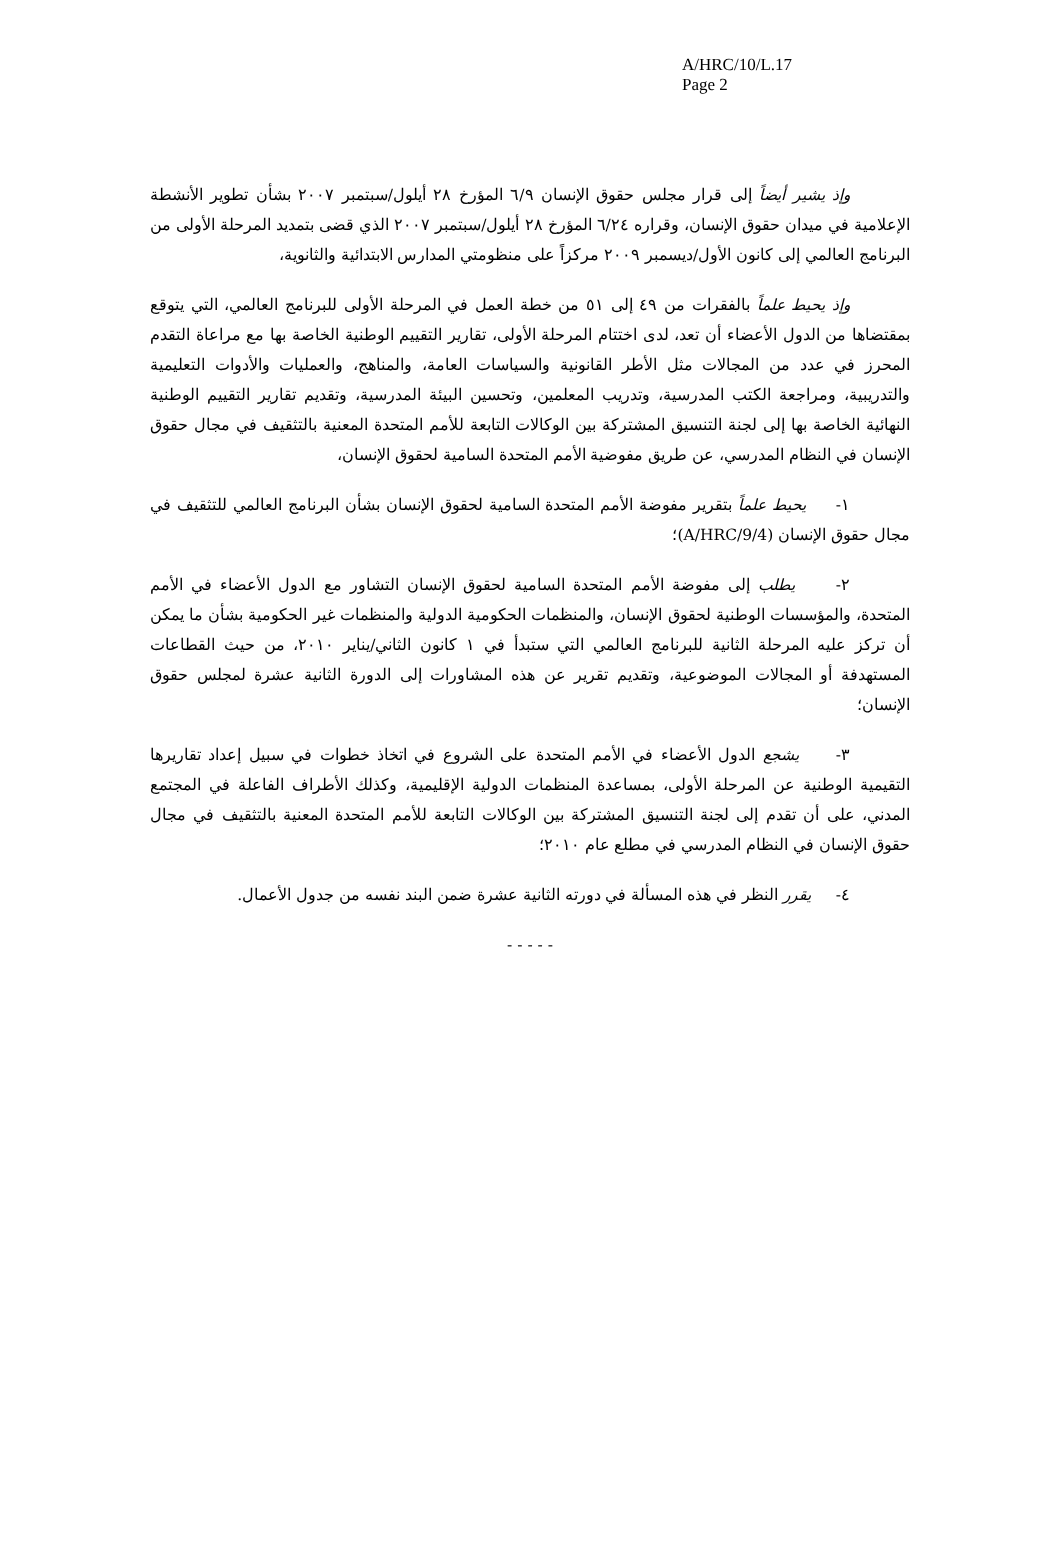A/HRC/10/L.17
Page 2
وإذ يشير أيضاً إلى قرار مجلس حقوق الإنسان ٦/٩ المؤرخ ٢٨ أيلول/سبتمبر ٢٠٠٧ بشأن تطوير الأنشطة الإعلامية في ميدان حقوق الإنسان، وقراره ٦/٢٤ المؤرخ ٢٨ أيلول/سبتمبر ٢٠٠٧ الذي قضى بتمديد المرحلة الأولى من البرنامج العالمي إلى كانون الأول/ديسمبر ٢٠٠٩ مركزاً على منظومتي المدارس الابتدائية والثانوية،
وإذ يحيط علماً بالفقرات من ٤٩ إلى ٥١ من خطة العمل في المرحلة الأولى للبرنامج العالمي، التي يتوقع بمقتضاها من الدول الأعضاء أن تعد، لدى اختتام المرحلة الأولى، تقارير التقييم الوطنية الخاصة بها مع مراعاة التقدم المحرز في عدد من المجالات مثل الأطر القانونية والسياسات العامة، والمناهج، والعمليات والأدوات التعليمية والتدريبية، ومراجعة الكتب المدرسية، وتدريب المعلمين، وتحسين البيئة المدرسية، وتقديم تقارير التقييم الوطنية النهائية الخاصة بها إلى لجنة التنسيق المشتركة بين الوكالات التابعة للأمم المتحدة المعنية بالتثقيف في مجال حقوق الإنسان في النظام المدرسي، عن طريق مفوضية الأمم المتحدة السامية لحقوق الإنسان،
١- يحيط علماً بتقرير مفوضة الأمم المتحدة السامية لحقوق الإنسان بشأن البرنامج العالمي للتثقيف في مجال حقوق الإنسان (A/HRC/9/4)؛
٢- يطلب إلى مفوضة الأمم المتحدة السامية لحقوق الإنسان التشاور مع الدول الأعضاء في الأمم المتحدة، والمؤسسات الوطنية لحقوق الإنسان، والمنظمات الحكومية الدولية والمنظمات غير الحكومية بشأن ما يمكن أن تركز عليه المرحلة الثانية للبرنامج العالمي التي ستبدأ في ١ كانون الثاني/يناير ٢٠١٠، من حيث القطاعات المستهدفة أو المجالات الموضوعية، وتقديم تقرير عن هذه المشاورات إلى الدورة الثانية عشرة لمجلس حقوق الإنسان؛
٣- يشجع الدول الأعضاء في الأمم المتحدة على الشروع في اتخاذ خطوات في سبيل إعداد تقاريرها التقيمية الوطنية عن المرحلة الأولى، بمساعدة المنظمات الدولية الإقليمية، وكذلك الأطراف الفاعلة في المجتمع المدني، على أن تقدم إلى لجنة التنسيق المشتركة بين الوكالات التابعة للأمم المتحدة المعنية بالتثقيف في مجال حقوق الإنسان في النظام المدرسي في مطلع عام ٢٠١٠؛
٤- يقرر النظر في هذه المسألة في دورته الثانية عشرة ضمن البند نفسه من جدول الأعمال.
- - - - -